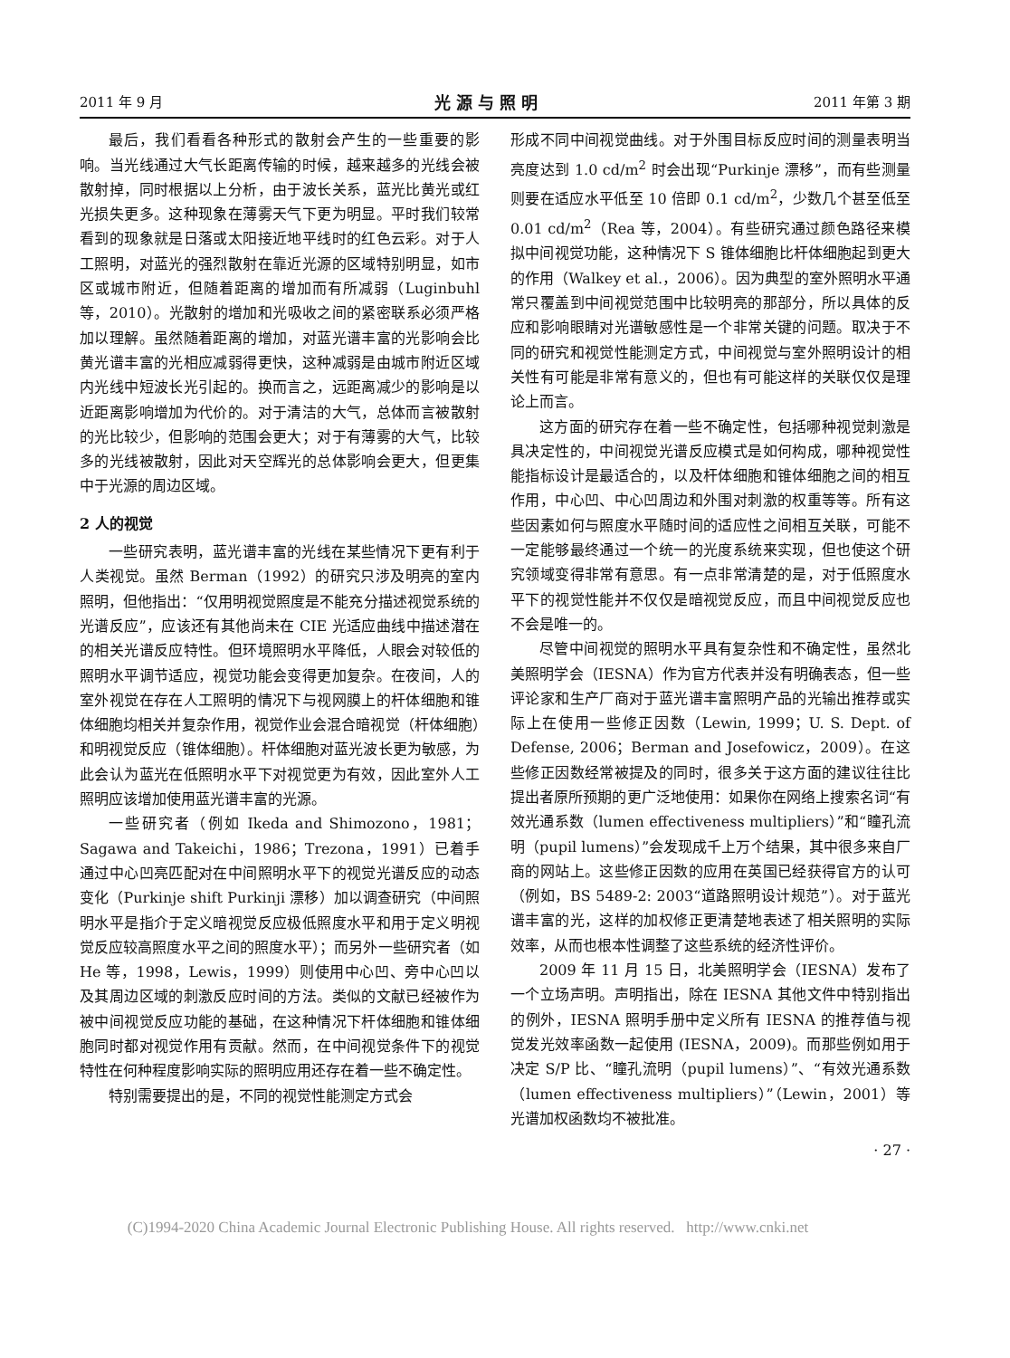2011 年 9 月 光源与照明 2011 年第 3 期
最后，我们看看各种形式的散射会产生的一些重要的影响。当光线通过大气长距离传输的时候，越来越多的光线会被散射掉，同时根据以上分析，由于波长关系，蓝光比黄光或红光损失更多。这种现象在薄雾天气下更为明显。平时我们较常看到的现象就是日落或太阳接近地平线时的红色云彩。对于人工照明，对蓝光的强烈散射在靠近光源的区域特别明显，如市区或城市附近，但随着距离的增加而有所减弱（Luginbuhl 等，2010）。光散射的增加和光吸收之间的紧密联系必须严格加以理解。虽然随着距离的增加，对蓝光谱丰富的光影响会比黄光谱丰富的光相应减弱得更快，这种减弱是由城市附近区域内光线中短波长光引起的。换而言之，远距离减少的影响是以近距离影响增加为代价的。对于清洁的大气，总体而言被散射的光比较少，但影响的范围会更大；对于有薄雾的大气，比较多的光线被散射，因此对天空辉光的总体影响会更大，但更集中于光源的周边区域。
2 人的视觉
一些研究表明，蓝光谱丰富的光线在某些情况下更有利于人类视觉。虽然 Berman（1992）的研究只涉及明亮的室内照明，但他指出：“仅用明视觉照度是不能充分描述视觉系统的光谱反应”，应该还有其他尚未在 CIE 光适应曲线中描述潜在的相关光谱反应特性。但环境照明水平降低，人眼会对较低的照明水平调节适应，视觉功能会变得更加复杂。在夜间，人的室外视觉在存在人工照明的情况下与视网膜上的杆体细胞和锥体细胞均相关并复杂作用，视觉作业会混合暗视觉（杆体细胞）和明视觉反应（锥体细胞）。杆体细胞对蓝光波长更为敏感，为此会认为蓝光在低照明水平下对视觉更为有效，因此室外人工照明应该增加使用蓝光谱丰富的光源。
一些研究者（例如 Ikeda and Shimozono，1981；Sagawa and Takeichi，1986；Trezona，1991）已着手通过中心凹亮匹配对在中间照明水平下的视觉光谱反应的动态变化（Purkinje shift Purkinji 漂移）加以调查研究（中间照明水平是指介于定义暗视觉反应极低照度水平和用于定义明视觉反应较高照度水平之间的照度水平）；而另外一些研究者（如 He 等，1998，Lewis，1999）则使用中心凹、旁中心凹以及其周边区域的刺激反应时间的方法。类似的文献已经被作为被中间视觉反应功能的基础，在这种情况下杆体细胞和锥体细胞同时都对视觉作用有贡献。然而，在中间视觉条件下的视觉特性在何种程度影响实际的照明应用还存在着一些不确定性。
特别需要提出的是，不同的视觉性能测定方式会
形成不同中间视觉曲线。对于外围目标反应时间的测量表明当亮度达到 1.0 cd/m<sup>2</sup> 时会出现“Purkinje 漂移”，而有些测量则要在适应水平低至 10 倍即 0.1 cd/m<sup>2</sup>，少数几个甚至低至 0.01 cd/m<sup>2</sup>（Rea 等，2004）。有些研究通过颜色路径来模拟中间视觉功能，这种情况下 S 锥体细胞比杆体细胞起到更大的作用（Walkey et al.，2006）。因为典型的室外照明水平通常只覆盖到中间视觉范围中比较明亮的那部分，所以具体的反应和影响眼睛对光谱敏感性是一个非常关键的问题。取决于不同的研究和视觉性能测定方式，中间视觉与室外照明设计的相关性有可能是非常有意义的，但也有可能这样的关联仅仅是理论上而言。
这方面的研究存在着一些不确定性，包括哪种视觉刺激是具决定性的，中间视觉光谱反应模式是如何构成，哪种视觉性能指标设计是最适合的，以及杆体细胞和锥体细胞之间的相互作用，中心凹、中心凹周边和外围对刺激的权重等等。所有这些因素如何与照度水平随时间的适应性之间相互关联，可能不一定能够最终通过一个统一的光度系统来实现，但也使这个研究领域变得非常有意思。有一点非常清楚的是，对于低照度水平下的视觉性能并不仅仅是暗视觉反应，而且中间视觉反应也不会是唯一的。
尽管中间视觉的照明水平具有复杂性和不确定性，虽然北美照明学会（IESNA）作为官方代表并没有明确表态，但一些评论家和生产厂商对于蓝光谱丰富照明产品的光输出推荐或实际上在使用一些修正因数（Lewin, 1999；U. S. Dept. of Defense, 2006；Berman and Josefowicz，2009）。在这些修正因数经常被提及的同时，很多关于这方面的建议往往比提出者原所预期的更广泛地使用：如果你在网络上搜索名词“有效光通系数（lumen effectiveness multipliers）”和“瞳孔流明（pupil lumens）”会发现成千上万个结果，其中很多来自厂商的网站上。这些修正因数的应用在英国已经获得官方的认可（例如，BS 5489-2: 2003“道路照明设计规范”）。对于蓝光谱丰富的光，这样的加权修正更清楚地表述了相关照明的实际效率，从而也根本性调整了这些系统的经济性评价。
2009 年 11 月 15 日，北美照明学会（IESNA）发布了一个立场声明。声明指出，除在 IESNA 其他文件中特别指出的例外，IESNA 照明手册中定义所有 IESNA 的推荐值与视觉发光效率函数一起使用 (IESNA，2009)。而那些例如用于决定 S/P 比、“瞳孔流明（pupil lumens）”、“有效光通系数（lumen effectiveness multipliers）”（Lewin，2001）等光谱加权函数均不被批准。
· 27 ·
(C)1994-2020 China Academic Journal Electronic Publishing House. All rights reserved. http://www.cnki.net